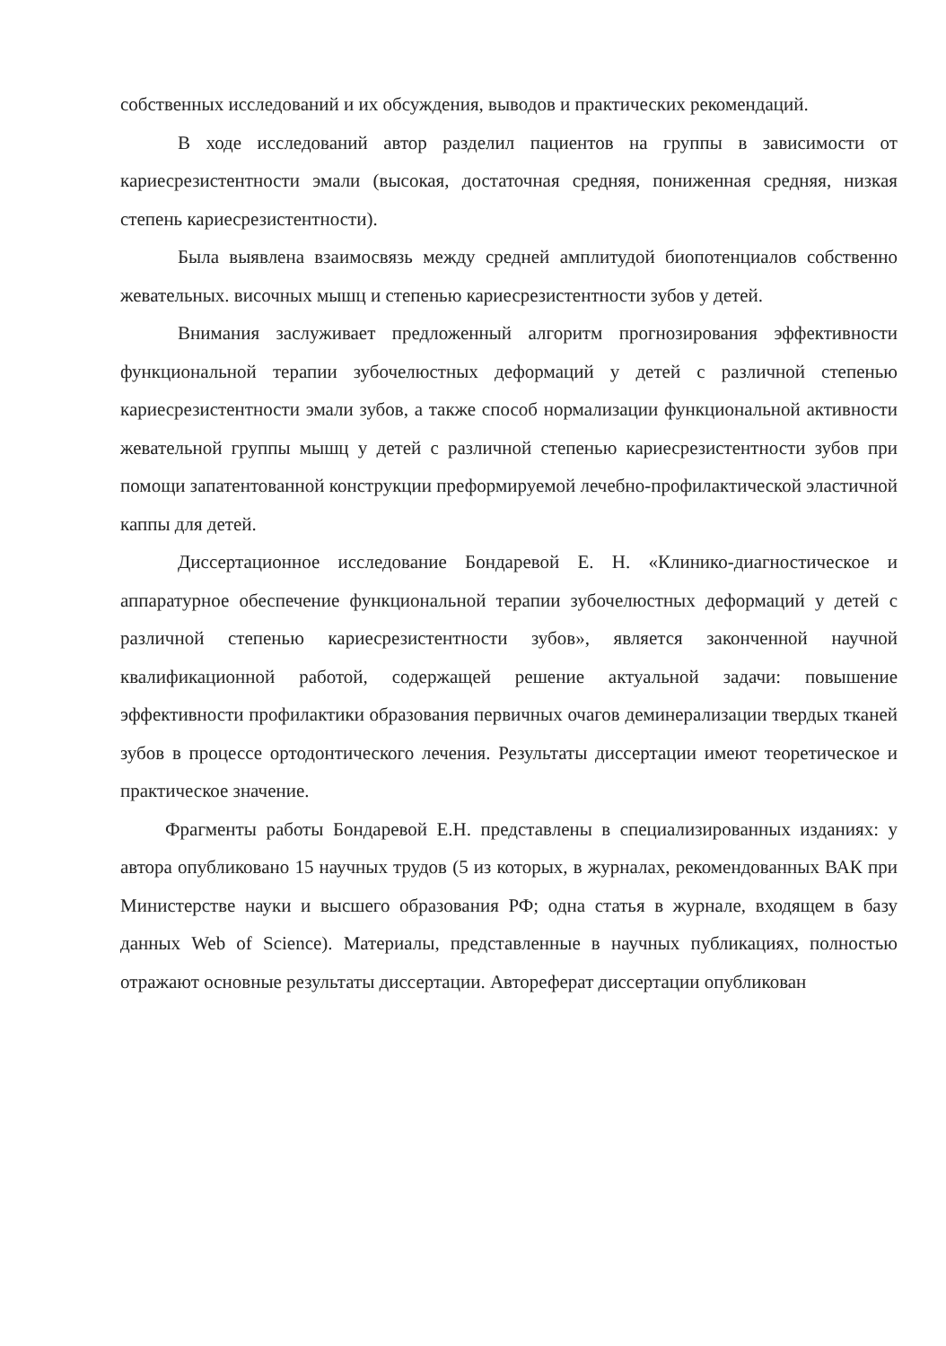собственных исследований и их обсуждения, выводов и практических рекомендаций.
В ходе исследований автор разделил пациентов на группы в зависимости от кариесрезистентности эмали (высокая, достаточная средняя, пониженная средняя, низкая степень кариесрезистентности).
Была выявлена взаимосвязь между средней амплитудой биопотенциалов собственно жевательных. височных мышц и степенью кариесрезистентности зубов у детей.
Внимания заслуживает предложенный алгоритм прогнозирования эффективности функциональной терапии зубочелюстных деформаций у детей с различной степенью кариесрезистентности эмали зубов, а также способ нормализации функциональной активности жевательной группы мышц у детей с различной степенью кариесрезистентности зубов при помощи запатентованной конструкции преформируемой лечебно-профилактической эластичной каппы для детей.
Диссертационное исследование Бондаревой Е. Н. «Клинико-диагностическое и аппаратурное обеспечение функциональной терапии зубочелюстных деформаций у детей с различной степенью кариесрезистентности зубов», является законченной научной квалификационной работой, содержащей решение актуальной задачи: повышение эффективности профилактики образования первичных очагов деминерализации твердых тканей зубов в процессе ортодонтического лечения. Результаты диссертации имеют теоретическое и практическое значение.
Фрагменты работы Бондаревой Е.Н. представлены в специализированных изданиях: у автора опубликовано 15 научных трудов (5 из которых, в журналах, рекомендованных ВАК при Министерстве науки и высшего образования РФ; одна статья в журнале, входящем в базу данных Web of Science). Материалы, представленные в научных публикациях, полностью отражают основные результаты диссертации. Автореферат диссертации опубликован